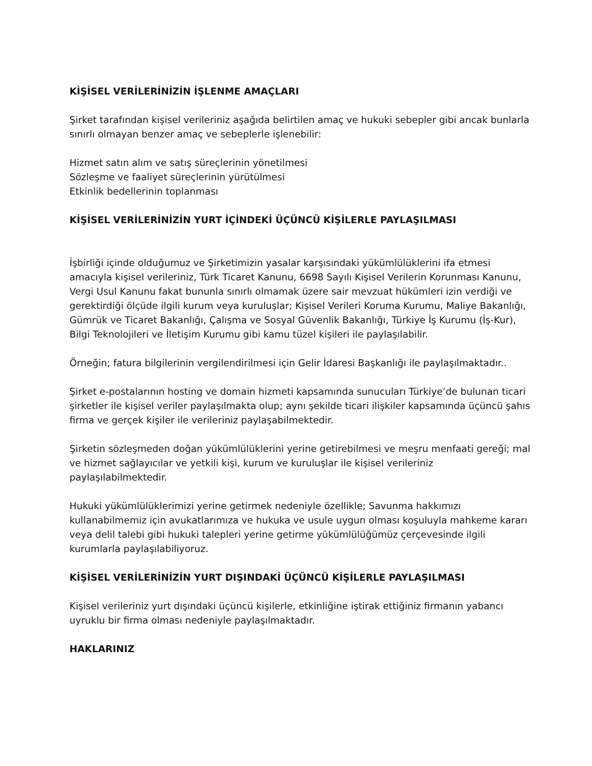KİŞİSEL VERİLERİNİZİN İŞLENME AMAÇLARI
Şirket tarafından kişisel verileriniz aşağıda belirtilen amaç ve hukuki sebepler gibi ancak bunlarla sınırlı olmayan benzer amaç ve sebeplerle işlenebilir:
Hizmet satın alım ve satış süreçlerinin yönetilmesi
Sözleşme ve faaliyet süreçlerinin yürütülmesi
Etkinlik bedellerinin toplanması
KİŞİSEL VERİLERİNİZİN YURT İÇİNDEKİ ÜÇÜNCÜ KİŞİLERLE PAYLAŞILMASI
İşbirliği içinde olduğumuz ve Şirketimizin yasalar karşısındaki yükümlülüklerini ifa etmesi amacıyla kişisel verileriniz, Türk Ticaret Kanunu, 6698 Sayılı Kişisel Verilerin Korunması Kanunu, Vergi Usul Kanunu fakat bununla sınırlı olmamak üzere sair mevzuat hükümleri izin verdiği ve gerektirdiği ölçüde ilgili kurum veya kuruluşlar; Kişisel Verileri Koruma Kurumu, Maliye Bakanlığı, Gümrük ve Ticaret Bakanlığı, Çalışma ve Sosyal Güvenlik Bakanlığı, Türkiye İş Kurumu (İş-Kur), Bilgi Teknolojileri ve İletişim Kurumu gibi kamu tüzel kişileri ile paylaşılabilir.
Örneğin; fatura bilgilerinin vergilendirilmesi için Gelir İdaresi Başkanlığı ile paylaşılmaktadır..
Şirket e-postalarının hosting ve domain hizmeti kapsamında sunucuları Türkiye’de bulunan ticari şirketler ile kişisel veriler paylaşılmakta olup; aynı şekilde ticari ilişkiler kapsamında üçüncü şahıs firma ve gerçek kişiler ile verileriniz paylaşabilmektedir.
Şirketin sözleşmeden doğan yükümlülüklerini yerine getirebilmesi ve meşru menfaati gereği; mal ve hizmet sağlayıcılar ve yetkili kişi, kurum ve kuruluşlar ile kişisel verileriniz paylaşılabilmektedir.
Hukuki yükümlülüklerimizi yerine getirmek nedeniyle özellikle; Savunma hakkımızı kullanabilmemiz için avukatlarımıza ve hukuka ve usule uygun olması koşuluyla mahkeme kararı veya delil talebi gibi hukuki talepleri yerine getirme yükümlülüğümüz çerçevesinde ilgili kurumlarla paylaşılabiliyoruz.
KİŞİSEL VERİLERİNİZİN YURT DIŞINDAKİ ÜÇÜNCÜ KİŞİLERLE PAYLAŞILMASI
Kişisel verileriniz yurt dışındaki üçüncü kişilerle, etkinliğine iştirak ettiğiniz firmanın yabancı uyruklu bir firma olması nedeniyle paylaşılmaktadır.
HAKLARINIZ